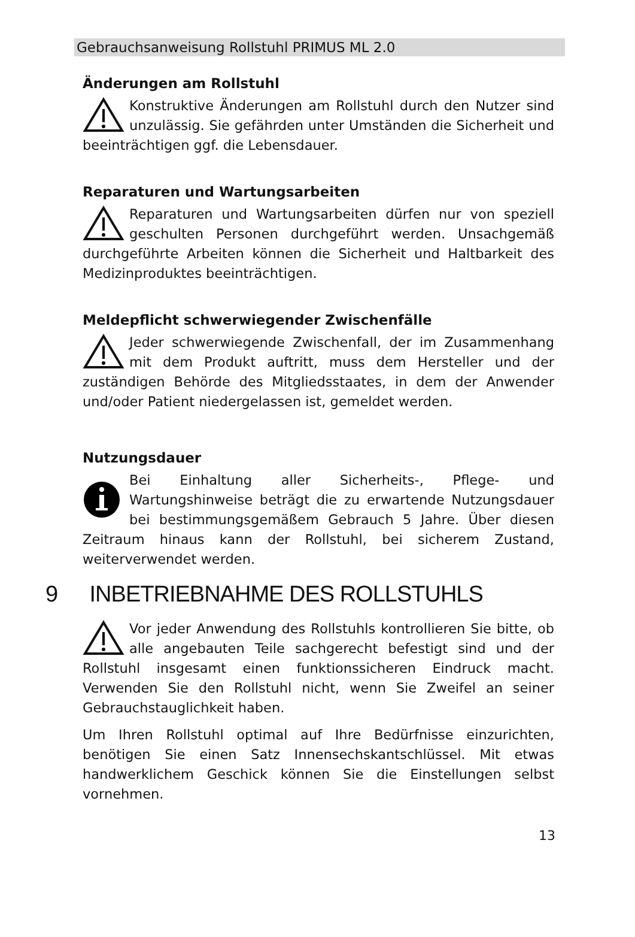Gebrauchsanweisung Rollstuhl PRIMUS ML 2.0
Änderungen am Rollstuhl
Konstruktive Änderungen am Rollstuhl durch den Nutzer sind unzulässig. Sie gefährden unter Umständen die Sicherheit und beeinträchtigen ggf. die Lebensdauer.
Reparaturen und Wartungsarbeiten
Reparaturen und Wartungsarbeiten dürfen nur von speziell geschulten Personen durchgeführt werden. Unsachgemäß durchgeführte Arbeiten können die Sicherheit und Haltbarkeit des Medizinproduktes beeinträchtigen.
Meldepflicht schwerwiegender Zwischenfälle
Jeder schwerwiegende Zwischenfall, der im Zusammenhang mit dem Produkt auftritt, muss dem Hersteller und der zuständigen Behörde des Mitgliedsstaates, in dem der Anwender und/oder Patient niedergelassen ist, gemeldet werden.
Nutzungsdauer
Bei Einhaltung aller Sicherheits-, Pflege- und Wartungshinweise beträgt die zu erwartende Nutzungsdauer bei bestimmungsgemäßem Gebrauch 5 Jahre. Über diesen Zeitraum hinaus kann der Rollstuhl, bei sicherem Zustand, weiterverwendet werden.
9 INBETRIEBNAHME DES ROLLSTUHLS
Vor jeder Anwendung des Rollstuhls kontrollieren Sie bitte, ob alle angebauten Teile sachgerecht befestigt sind und der Rollstuhl insgesamt einen funktionssicheren Eindruck macht. Verwenden Sie den Rollstuhl nicht, wenn Sie Zweifel an seiner Gebrauchstauglichkeit haben.
Um Ihren Rollstuhl optimal auf Ihre Bedürfnisse einzurichten, benötigen Sie einen Satz Innensechskantschlüssel. Mit etwas handwerklichem Geschick können Sie die Einstellungen selbst vornehmen.
13